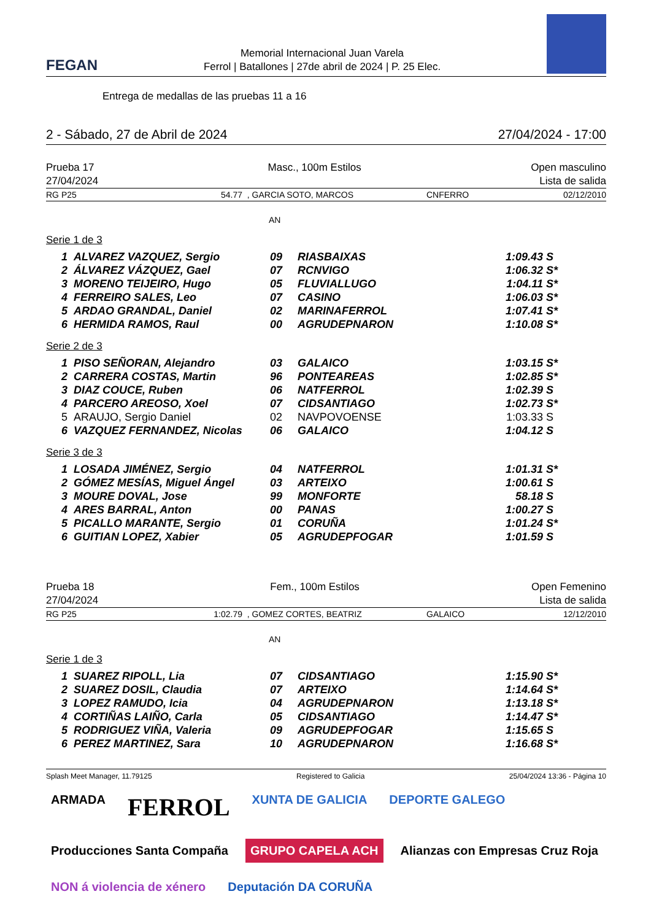FEGAN
Memorial Internacional Juan Varela
Ferrol | Batallones | 27de abril de 2024 | P. 25 Elec.
Entrega de medallas de las pruebas 11 a 16
2 - Sábado, 27 de Abril de 2024 27/04/2024 - 17:00
Prueba 17
27/04/2024
Masc., 100m Estilos Open masculino
Lista de salida
RG P25 54.77 , GARCIA SOTO, MARCOS CNFERRO 02/12/2010
AN
Serie 1 de 3
| 1 | ALVAREZ VAZQUEZ, Sergio | 09 | RIASBAIXAS | 1:09.43 | S |
| 2 | ÁLVAREZ VÁZQUEZ, Gael | 07 | RCNVIGO | 1:06.32 | S* |
| 3 | MORENO TEIJEIRO, Hugo | 05 | FLUVIALLUGO | 1:04.11 | S* |
| 4 | FERREIRO SALES, Leo | 07 | CASINO | 1:06.03 | S* |
| 5 | ARDAO GRANDAL, Daniel | 02 | MARINAFERROL | 1:07.41 | S* |
| 6 | HERMIDA RAMOS, Raul | 00 | AGRUDEPNARON | 1:10.08 | S* |
Serie 2 de 3
| 1 | PISO SEÑORAN, Alejandro | 03 | GALAICO | 1:03.15 | S* |
| 2 | CARRERA COSTAS, Martin | 96 | PONTEAREAS | 1:02.85 | S* |
| 3 | DIAZ COUCE, Ruben | 06 | NATFERROL | 1:02.39 | S |
| 4 | PARCERO AREOSO, Xoel | 07 | CIDSANTIAGO | 1:02.73 | S* |
| 5 | ARAUJO, Sergio Daniel | 02 | NAVPOVOENSE | 1:03.33 | S |
| 6 | VAZQUEZ FERNANDEZ, Nicolas | 06 | GALAICO | 1:04.12 | S |
Serie 3 de 3
| 1 | LOSADA JIMÉNEZ, Sergio | 04 | NATFERROL | 1:01.31 | S* |
| 2 | GÓMEZ MESÍAS, Miguel Ángel | 03 | ARTEIXO | 1:00.61 | S |
| 3 | MOURE DOVAL, Jose | 99 | MONFORTE | 58.18 | S |
| 4 | ARES BARRAL, Anton | 00 | PANAS | 1:00.27 | S |
| 5 | PICALLO MARANTE, Sergio | 01 | CORUÑA | 1:01.24 | S* |
| 6 | GUITIAN LOPEZ, Xabier | 05 | AGRUDEPFOGAR | 1:01.59 | S |
Prueba 18
27/04/2024
Fem., 100m Estilos Open Femenino
Lista de salida
RG P25 1:02.79 , GOMEZ CORTES, BEATRIZ GALAICO 12/12/2010
AN
Serie 1 de 3
| 1 | SUAREZ RIPOLL, Lia | 07 | CIDSANTIAGO | 1:15.90 | S* |
| 2 | SUAREZ DOSIL, Claudia | 07 | ARTEIXO | 1:14.64 | S* |
| 3 | LOPEZ RAMUDO, Icia | 04 | AGRUDEPNARON | 1:13.18 | S* |
| 4 | CORTIÑAS LAIÑO, Carla | 05 | CIDSANTIAGO | 1:14.47 | S* |
| 5 | RODRIGUEZ VIÑA, Valeria | 09 | AGRUDEPFOGAR | 1:15.65 | S |
| 6 | PEREZ MARTINEZ, Sara | 10 | AGRUDEPNARON | 1:16.68 | S* |
Splash Meet Manager, 11.79125 Registered to Galicia 25/04/2024 13:36 - Página 10
ARMADA
FERROL
XUNTA DE GALICIA
DEPORTE GALEGO
Producciones Santa Compaña
GRUPO CAPELA ACH
Alianzas con Empresas Cruz Roja
NON á violencia de xénero
Deputación DA CORUÑA